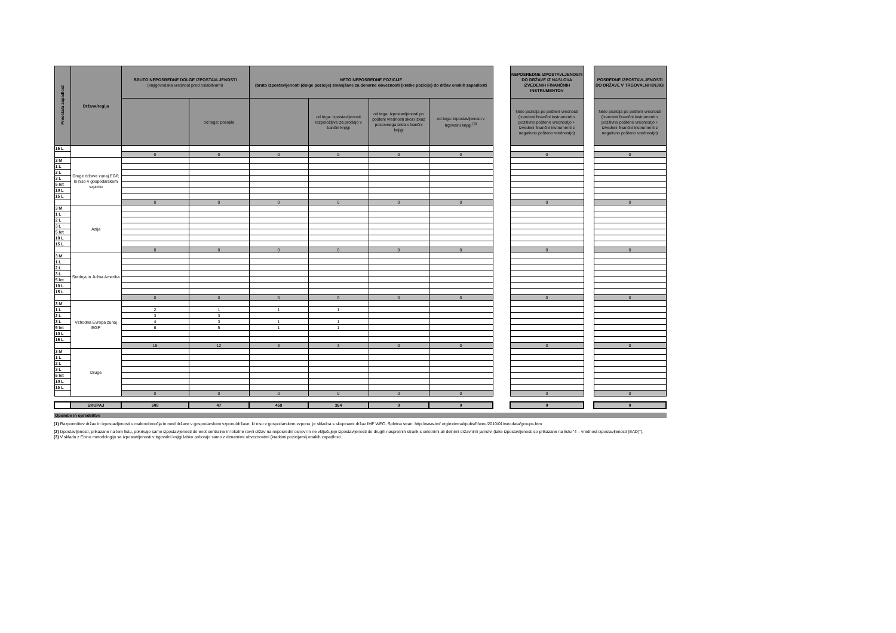| Preostala zapadlost | Država/regija | BRUTO NEPOSREDNE DOLGE IZPOSTAVLJENOSTI (knjigovodska vrednost pred oslabitvami) | | NETO NEPOSREDNE POZICIJE (bruto izpostavljenosti (dolge pozicije) zmanjšane za denarne obveznosti (kratke pozicije) do držav enakih zapadlosti | | | | | NEPOSREDNE IZPOSTAVLJENOSTI DO DRŽAVE IZ NASLOVA IZVEDENIH FINANČNIH INSTRUMENTOV | | POSREDNE IZPOSTAVLJENOSTI DO DRŽAVE V TRGOVALNI KNJIGI |
| --- | --- | --- | --- | --- | --- | --- | --- | --- | --- | --- | --- |
| | | | od tega: posojila | | od tega: izpostavljenosti razpoložljive za prodajo v bančni knjigi | od tega: izpostavljenosti po pošteni vrednosti skozi izkaz poslovnega izida v bančni knjigi | od tega: izpostavljenosti v trgovalni knjigi <sup>(3)</sup> | | Neto pozicija po pošteni vrednosti (izvedeni finančni instrumenti s pozitivno pošteno vrednostjo + izvedeni finančni instrumenti z negativno pošteno vrednostjo) | | Neto pozicija po pošteni vrednosti (izvedeni finančni instrumenti s pozitivno pošteno vrednostjo + izvedeni finančni instrumenti z negativno pošteno vrednostjo) |
| 15 L | | | | | | | | | | | |
| | | 0 | 0 | 0 | 0 | 0 | 0 | | 0 | | 0 |
| 3 M | Druge države zunaj EGP, ki niso v gospodarskem vzponu | | | | | | | | | | |
| 1 L | | | | | | | | | | | |
| 2 L | | | | | | | | | | | |
| 3 L | | | | | | | | | | | |
| 5 let | | | | | | | | | | | |
| 10 L | | | | | | | | | | | |
| 15 L | | | | | | | | | | | |
| | | 0 | 0 | 0 | 0 | 0 | 0 | | 0 | | 0 |
| 3 M | Azija | | | | | | | | | | |
| 1 L | | | | | | | | | | | |
| 2 L | | | | | | | | | | | |
| 3 L | | | | | | | | | | | |
| 5 let | | | | | | | | | | | |
| 10 L | | | | | | | | | | | |
| 15 L | | | | | | | | | | | |
| | | 0 | 0 | 0 | 0 | 0 | 0 | | 0 | | 0 |
| 3 M | Srednja in Južna Amerika | | | | | | | | | | |
| 1 L | | | | | | | | | | | |
| 2 L | | | | | | | | | | | |
| 3 L | | | | | | | | | | | |
| 5 let | | | | | | | | | | | |
| 10 L | | | | | | | | | | | |
| 15 L | | | | | | | | | | | |
| | | 0 | 0 | 0 | 0 | 0 | 0 | | 0 | | 0 |
| 3 M | Vzhodna Evropa zunaj EGP | | | | | | | | | | |
| 1 L | | 2 | 1 | 1 | 1 | | | | | | |
| 2 L | | 3 | 3 | | | | | | | | |
| 3 L | | 4 | 3 | 1 | 1 | | | | | | |
| 5 let | | 6 | 5 | 1 | 1 | | | | | | |
| 10 L | | | | | | | | | | | |
| 15 L | | | | | | | | | | | |
| | | 15 | 12 | 3 | 3 | 0 | 0 | | 0 | | 0 |
| 3 M | Druge | | | | | | | | | | |
| 1 L | | | | | | | | | | | |
| 2 L | | | | | | | | | | | |
| 3 L | | | | | | | | | | | |
| 5 let | | | | | | | | | | | |
| 10 L | | | | | | | | | | | |
| 15 L | | | | | | | | | | | |
| | | 0 | 0 | 0 | 0 | 0 | 0 | | 0 | | 0 |
| | SKUPAJ | 508 | 47 | 459 | 364 | 0 | 0 | | 0 | | 0 |
Opombe in opredelitve
(1) Razporeditev držav in izpostavljenosti v makroobmočja in med države v gospodarskem vzponu/države, ki niso v gospodarskem vzponu, je skladna s skupinami držav IMF WEO. Spletna stran: http://www.imf.org/external/pubs/ft/weo/2010/01/weodata/groups.htm
(2) Izpostavljenosti, prikazane na tem listu, pokrivajo samo izpostavljenosti do enot centralne in lokalne ravni držav na neposredni osnovi in ne vključujejo izpostavljenosti do drugih nasprotnih strank s celotnimi ali delnimi državnimi jamstvi (take izpostavljenosti so prikazane na listu "4 – vrednost izpostavljenosti (EAD)").
(3) V skladu z Ebino metodologijo se izpostavljenosti v trgovalni knjigi lahko pobotajo samo z denarnimi obveznostmi (kratkimi pozicijami) enakih zapadlosti.